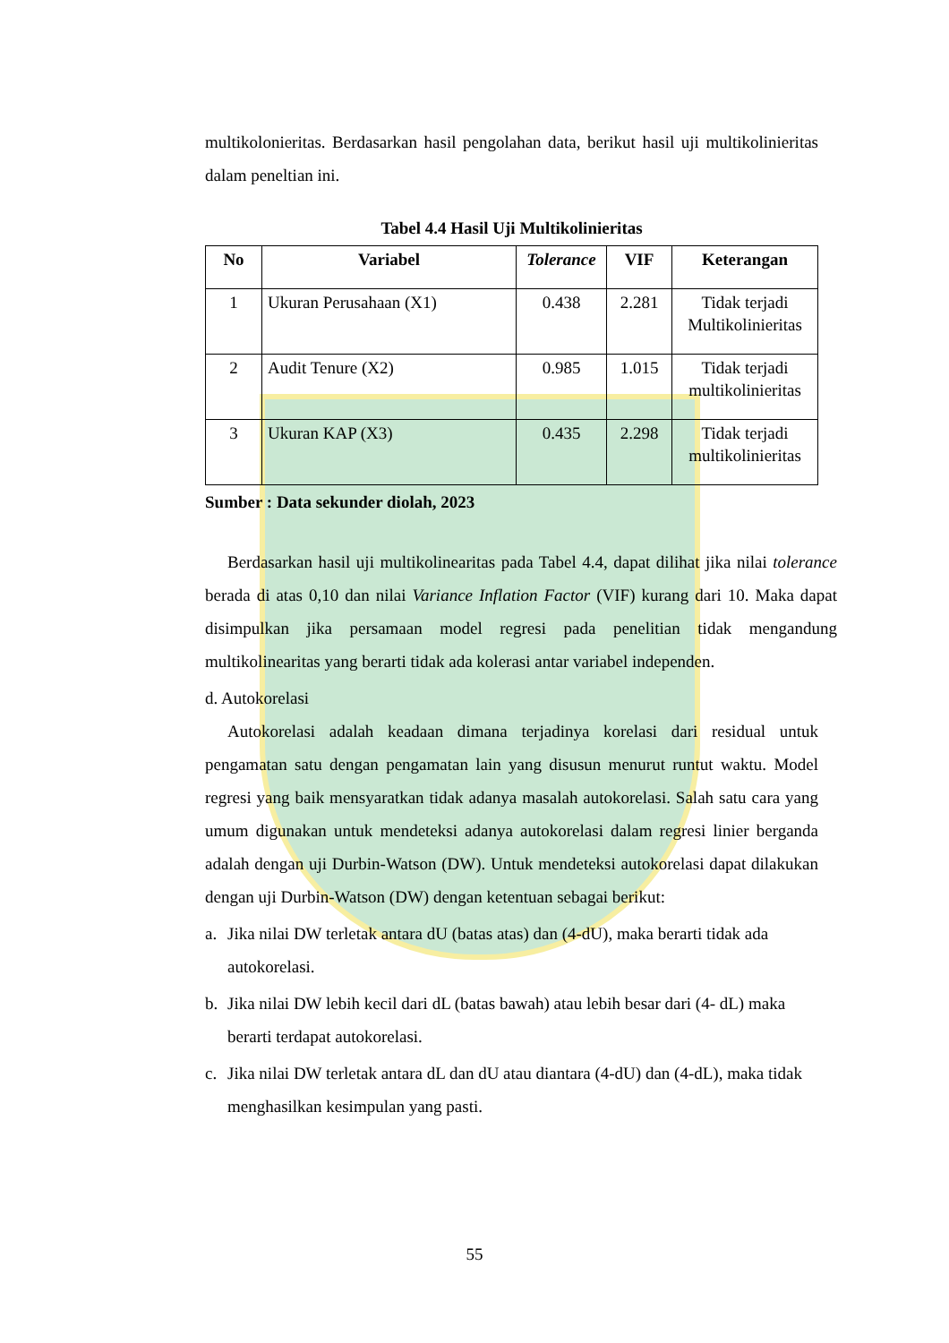multikolonieritas. Berdasarkan hasil pengolahan data, berikut hasil uji multikolinieritas dalam peneltian ini.
Tabel 4.4 Hasil Uji Multikolinieritas
| No | Variabel | Tolerance | VIF | Keterangan |
| --- | --- | --- | --- | --- |
| 1 | Ukuran Perusahaan (X1) | 0.438 | 2.281 | Tidak terjadi Multikolinieritas |
| 2 | Audit Tenure (X2) | 0.985 | 1.015 | Tidak terjadi multikolinieritas |
| 3 | Ukuran KAP (X3) | 0.435 | 2.298 | Tidak terjadi multikolinieritas |
Sumber : Data sekunder diolah, 2023
Berdasarkan hasil uji multikolinearitas pada Tabel 4.4, dapat dilihat jika nilai tolerance berada di atas 0,10 dan nilai Variance Inflation Factor (VIF) kurang dari 10. Maka dapat disimpulkan jika persamaan model regresi pada penelitian tidak mengandung multikolinearitas yang berarti tidak ada kolerasi antar variabel independen.
d. Autokorelasi
Autokorelasi adalah keadaan dimana terjadinya korelasi dari residual untuk pengamatan satu dengan pengamatan lain yang disusun menurut runtut waktu. Model regresi yang baik mensyaratkan tidak adanya masalah autokorelasi. Salah satu cara yang umum digunakan untuk mendeteksi adanya autokorelasi dalam regresi linier berganda adalah dengan uji Durbin-Watson (DW). Untuk mendeteksi autokorelasi dapat dilakukan dengan uji Durbin-Watson (DW) dengan ketentuan sebagai berikut:
a. Jika nilai DW terletak antara dU (batas atas) dan (4-dU), maka berarti tidak ada autokorelasi.
b. Jika nilai DW lebih kecil dari dL (batas bawah) atau lebih besar dari (4- dL) maka berarti terdapat autokorelasi.
c. Jika nilai DW terletak antara dL dan dU atau diantara (4-dU) dan (4-dL), maka tidak menghasilkan kesimpulan yang pasti.
55